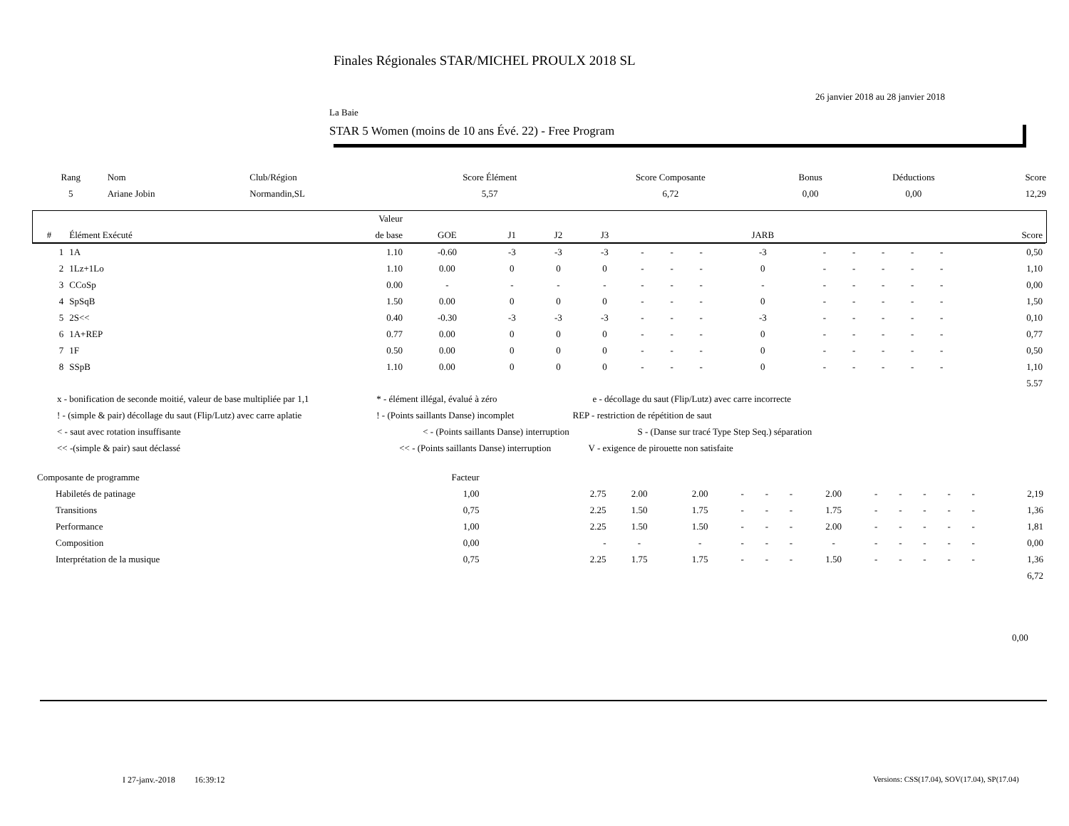Finales Régionales STAR/MICHEL PROULX 2018 SL
26 janvier 2018 au 28 janvier 2018
La Baie
STAR 5 Women (moins de 10 ans Évé. 22) - Free Program
| Rang | Nom | Club/Région | Score Élément | Score Composante | Bonus | Déductions | Score |
| --- | --- | --- | --- | --- | --- | --- | --- |
| 5 | Ariane Jobin | Normandin,SL | 5,57 | 6,72 | 0,00 | 0,00 | 12,29 |
| | | Valeur | | | | | | | | | | | | | | |
| --- | --- | --- | --- | --- | --- | --- | --- | --- | --- | --- | --- | --- | --- | --- | --- | --- |
| # | Élément Exécuté | de base | GOE | J1 | J2 | J3 | | | | JARB | | | | | | Score |
| 1 | 1A | 1.10 | -0.60 | -3 | -3 | -3 | - | - | - | -3 | - | - | - | - | - | 0,50 |
| 2 | 1Lz+1Lo | 1.10 | 0.00 | 0 | 0 | 0 | - | - | - | 0 | - | - | - | - | - | 1,10 |
| 3 | CCoSp | 0.00 | - | - | - | - | - | - | - | - | - | - | - | - | - | 0,00 |
| 4 | SpSqB | 1.50 | 0.00 | 0 | 0 | 0 | - | - | - | 0 | - | - | - | - | - | 1,50 |
| 5 | 2S<< | 0.40 | -0.30 | -3 | -3 | -3 | - | - | - | -3 | - | - | - | - | - | 0,10 |
| 6 | 1A+REP | 0.77 | 0.00 | 0 | 0 | 0 | - | - | - | 0 | - | - | - | - | - | 0,77 |
| 7 | 1F | 0.50 | 0.00 | 0 | 0 | 0 | - | - | - | 0 | - | - | - | - | - | 0,50 |
| 8 | SSpB | 1.10 | 0.00 | 0 | 0 | 0 | - | - | - | 0 | - | - | - | - | - | 1,10 |
| | | | | | | | | | | | | | | | | 5.57 |
x - bonification de seconde moitié, valeur de base multipliée par 1,1 * - élément illégal, évalué à zéro e - décollage du saut (Flip/Lutz) avec carre incorrecte
! - (simple & pair) décollage du saut (Flip/Lutz) avec carre aplatie ! - (Points saillants Danse) incomplet REP - restriction de répétition de saut
< - saut avec rotation insuffisante < - (Points saillants Danse) interruption S - (Danse sur tracé Type Step Seq.) séparation
<< -(simple & pair) saut déclassé << - (Points saillants Danse) interruption V - exigence de pirouette non satisfaite
| Composante de programme | Facteur | | | | | | | | | | | | | |
| Habiletés de patinage | 1,00 | 2.75 | 2.00 | 2.00 | - | - | - | 2.00 | - | - | - | - | - | 2,19 |
| Transitions | 0,75 | 2.25 | 1.50 | 1.75 | - | - | - | 1.75 | - | - | - | - | - | 1,36 |
| Performance | 1,00 | 2.25 | 1.50 | 1.50 | - | - | - | 2.00 | - | - | - | - | - | 1,81 |
| Composition | 0,00 | - | - | - | - | - | - | - | - | - | - | - | - | 0,00 |
| Interprétation de la musique | 0,75 | 2.25 | 1.75 | 1.75 | - | - | - | 1.50 | - | - | - | - | - | 1,36 |
| | | | | | | | | | | | | | | 6,72 |
0,00
I 27-janv.-2018 16:39:12
Versions: CSS(17.04), SOV(17.04), SP(17.04)